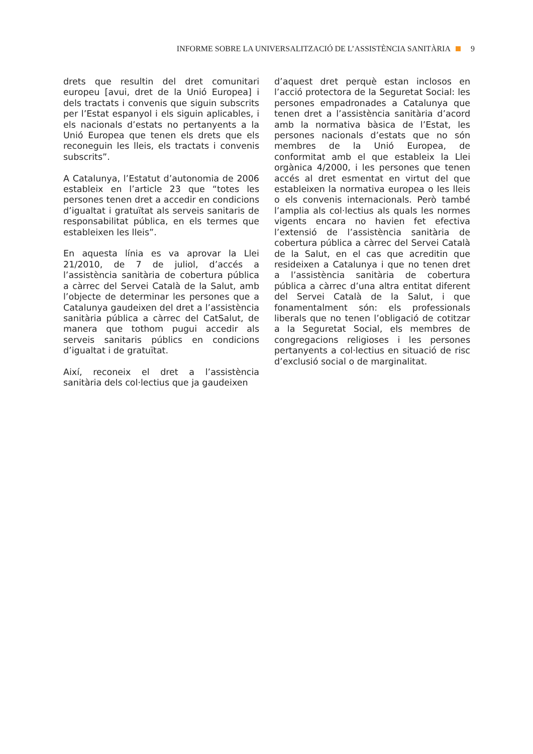INFORME SOBRE LA UNIVERSALITZACIÓ DE L’ASSISTÈNCIA SANITÀRIA 9
drets que resultin del dret comunitari europeu [avui, dret de la Unió Europea] i dels tractats i convenis que siguin subscrits per l’Estat espanyol i els siguin aplicables, i els nacionals d’estats no pertanyents a la Unió Europea que tenen els drets que els reconeguin les lleis, els tractats i convenis subscrits”.
A Catalunya, l’Estatut d’autonomia de 2006 estableix en l’article 23 que “totes les persones tenen dret a accedir en condicions d’igualtat i gratuïtat als serveis sanitaris de responsabilitat pública, en els termes que estableixen les lleis”.
En aquesta línia es va aprovar la Llei 21/2010, de 7 de juliol, d’accés a l’assistència sanitària de cobertura pública a càrrec del Servei Català de la Salut, amb l’objecte de determinar les persones que a Catalunya gaudeixen del dret a l’assistència sanitària pública a càrrec del CatSalut, de manera que tothom pugui accedir als serveis sanitaris públics en condicions d’igualtat i de gratuïtat.
Així, reconeix el dret a l’assistència sanitària dels col·lectius que ja gaudeixen
d’aquest dret perquè estan inclosos en l’acció protectora de la Seguretat Social: les persones empadronades a Catalunya que tenen dret a l’assistència sanitària d’acord amb la normativa bàsica de l’Estat, les persones nacionals d’estats que no són membres de la Unió Europea, de conformitat amb el que estableix la Llei orgànica 4/2000, i les persones que tenen accés al dret esmentat en virtut del que estableixen la normativa europea o les lleis o els convenis internacionals. Però també l’amplia als col·lectius als quals les normes vigents encara no havien fet efectiva l’extensió de l’assistència sanitària de cobertura pública a càrrec del Servei Català de la Salut, en el cas que acreditin que resideixen a Catalunya i que no tenen dret a l’assistència sanitària de cobertura pública a càrrec d’una altra entitat diferent del Servei Català de la Salut, i que fonamentalment són: els professionals liberals que no tenen l’obligació de cotitzar a la Seguretat Social, els membres de congregacions religioses i les persones pertanyents a col·lectius en situació de risc d’exclusió social o de marginalitat.